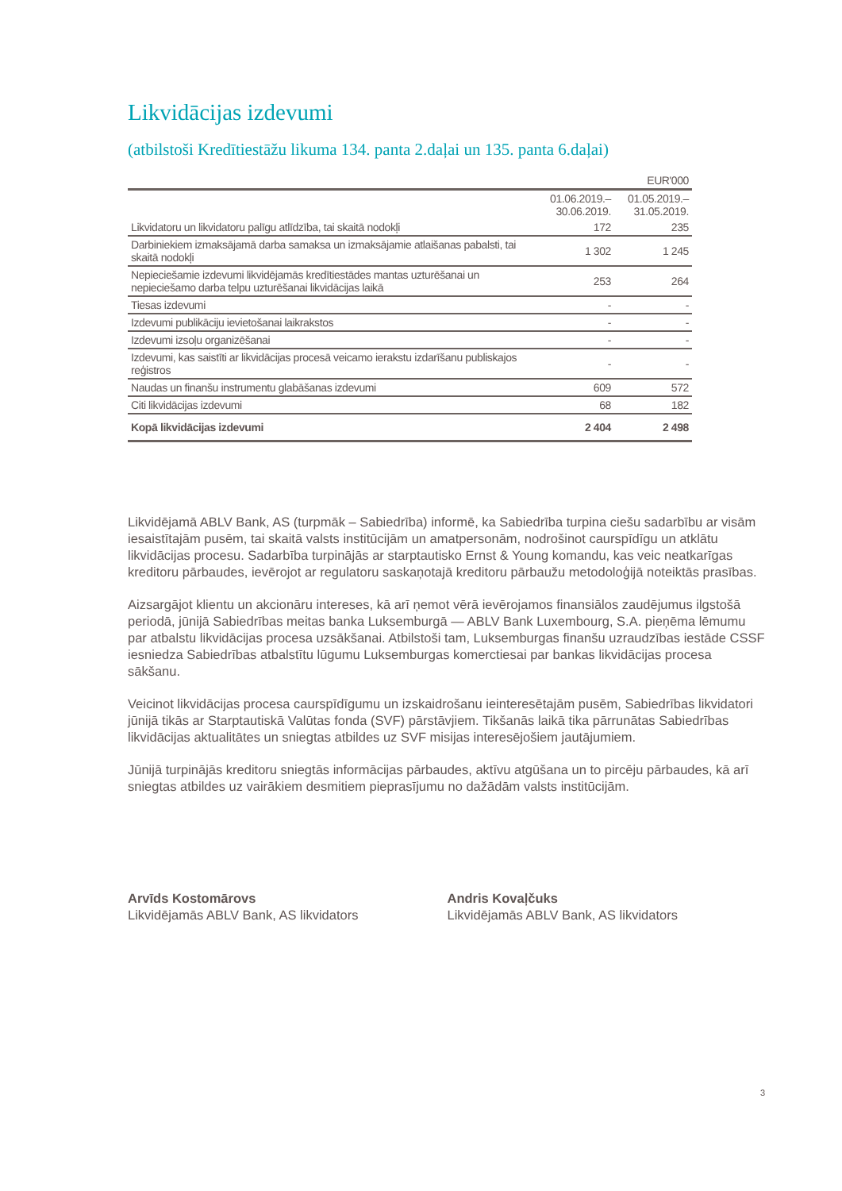Likvidācijas izdevumi
(atbilstoši Kredītiestāžu likuma 134. panta 2.daļai un 135. panta 6.daļai)
| | | EUR'000 |
| | 01.06.2019.– 30.06.2019. | 01.05.2019.– 31.05.2019. |
| Likvidatoru un likvidatoru palīgu atlīdzība, tai skaitā nodokļi | 172 | 235 |
| Darbiniekiem izmaksājamā darba samaksa un izmaksājamie atlaišanas pabalsti, tai skaitā nodokļi | 1 302 | 1 245 |
| Nepieciešamie izdevumi likvidējamās kredītiestādes mantas uzturēšanai un nepieciešamo darba telpu uzturēšanai likvidācijas laikā | 253 | 264 |
| Tiesas izdevumi | - | - |
| Izdevumi publikāciju ievietošanai laikrakstos | - | - |
| Izdevumi izsoļu organizēšanai | - | - |
| Izdevumi, kas saistīti ar likvidācijas procesā veicamo ierakstu izdarīšanu publiskajos reģistros | - | - |
| Naudas un finanšu instrumentu glabāšanas izdevumi | 609 | 572 |
| Citi likvidācijas izdevumi | 68 | 182 |
| Kopā likvidācijas izdevumi | 2 404 | 2 498 |
Likvidējamā ABLV Bank, AS (turpmāk – Sabiedrība) informē, ka Sabiedrība turpina ciešu sadarbību ar visām iesaistītajām pusēm, tai skaitā valsts institūcijām un amatpersonām, nodrošinot caurspīdīgu un atklātu likvidācijas procesu. Sadarbība turpinājās ar starptautisko Ernst & Young komandu, kas veic neatkarīgas kreditoru pārbaudes, ievērojot ar regulatoru saskaņotajā kreditoru pārbaužu metodoloģijā noteiktās prasības.
Aizsargājot klientu un akcionāru intereses, kā arī ņemot vērā ievērojamos finansiālos zaudējumus ilgstošā periodā, jūnijā Sabiedrības meitas banka Luksemburgā — ABLV Bank Luxembourg, S.A. pieņēma lēmumu par atbalstu likvidācijas procesa uzsākšanai. Atbilstoši tam, Luksemburgas finanšu uzraudzības iestāde CSSF iesniedza Sabiedrības atbalstītu lūgumu Luksemburgas komerctiesai par bankas likvidācijas procesa sākšanu.
Veicinot likvidācijas procesa caurspīdīgumu un izskaidrošanu ieinteresētajām pusēm, Sabiedrības likvidatori jūnijā tikās ar Starptautiskā Valūtas fonda (SVF) pārstāvjiem. Tikšanās laikā tika pārrunātas Sabiedrības likvidācijas aktualitātes un sniegtas atbildes uz SVF misijas interesējošiem jautājumiem.
Jūnijā turpinājās kreditoru sniegtās informācijas pārbaudes, aktīvu atgūšana un to pircēju pārbaudes, kā arī sniegtas atbildes uz vairākiem desmitiem pieprasījumu no dažādām valsts institūcijām.
Arvīds Kostomārovs
Likvidējamās ABLV Bank, AS likvidators
Andris Kovaļčuks
Likvidējamās ABLV Bank, AS likvidators
3